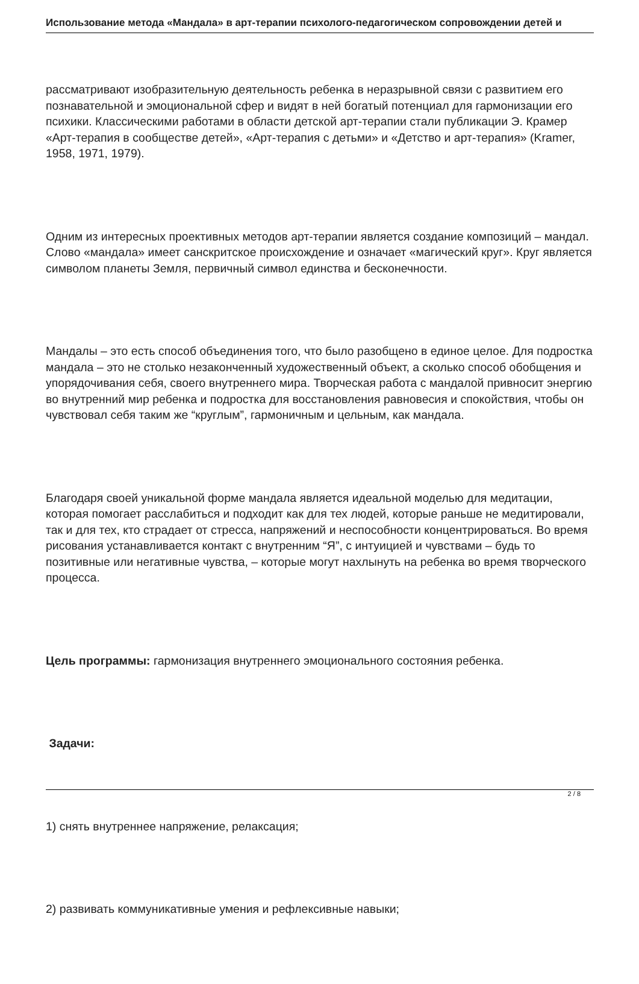Использование метода «Мандала» в арт-терапии психолого-педагогическом сопровождении детей и
рассматривают изобразительную деятельность ребенка в неразрывной связи с развитием его познавательной и эмоциональной сфер и видят в ней богатый потенциал для гармонизации его психики. Классическими работами в области детской арт-терапии стали публикации Э. Крамер «Арт-терапия в сообществе детей», «Арт-терапия с детьми» и «Детство и арт-терапия» (Kramer, 1958, 1971, 1979).
Одним из интересных проективных методов арт-терапии является создание композиций – мандал. Слово «мандала» имеет санскритское происхождение и означает «магический круг». Круг является символом планеты Земля, первичный символ единства и бесконечности.
Мандалы – это есть способ объединения того, что было разобщено в единое целое. Для подростка мандала – это не столько незаконченный художественный объект, а сколько способ обобщения и упорядочивания себя, своего внутреннего мира. Творческая работа с мандалой привносит энергию во внутренний мир ребенка и подростка для восстановления равновесия и спокойствия, чтобы он чувствовал себя таким же “круглым”, гармоничным и цельным, как мандала.
Благодаря своей уникальной форме мандала является идеальной моделью для медитации, которая помогает расслабиться и подходит как для тех людей, которые раньше не медитировали, так и для тех, кто страдает от стресса, напряжений и неспособности концентрироваться. Во время рисования устанавливается контакт с внутренним “Я”, с интуицией и чувствами – будь то позитивные или негативные чувства, – которые могут нахлынуть на ребенка во время творческого процесса.
Цель программы: гармонизация внутреннего эмоционального состояния ребенка.
Задачи:
1) снять внутреннее напряжение, релаксация;
2) развивать коммуникативные умения и рефлексивные навыки;
2 / 8